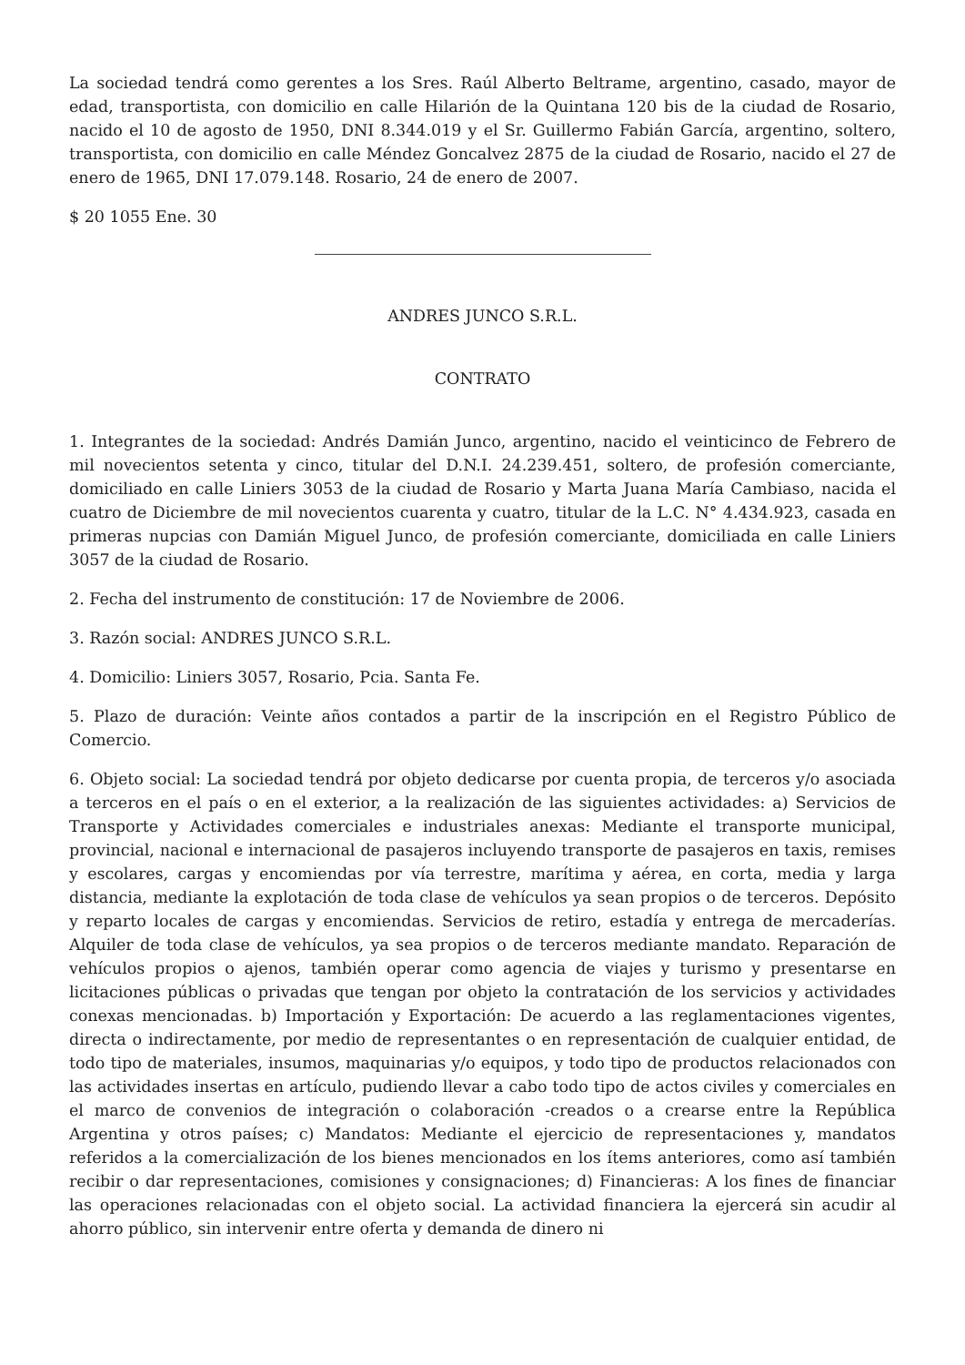La sociedad tendrá como gerentes a los Sres. Raúl Alberto Beltrame, argentino, casado, mayor de edad, transportista, con domicilio en calle Hilarión de la Quintana 120 bis de la ciudad de Rosario, nacido el 10 de agosto de 1950, DNI 8.344.019 y el Sr. Guillermo Fabián García, argentino, soltero, transportista, con domicilio en calle Méndez Goncalvez 2875 de la ciudad de Rosario, nacido el 27 de enero de 1965, DNI 17.079.148. Rosario, 24 de enero de 2007.
$ 20 1055 Ene. 30
ANDRES JUNCO S.R.L.
CONTRATO
1. Integrantes de la sociedad: Andrés Damián Junco, argentino, nacido el veinticinco de Febrero de mil novecientos setenta y cinco, titular del D.N.I. 24.239.451, soltero, de profesión comerciante, domiciliado en calle Liniers 3053 de la ciudad de Rosario y Marta Juana María Cambiaso, nacida el cuatro de Diciembre de mil novecientos cuarenta y cuatro, titular de la L.C. N° 4.434.923, casada en primeras nupcias con Damián Miguel Junco, de profesión comerciante, domiciliada en calle Liniers 3057 de la ciudad de Rosario.
2. Fecha del instrumento de constitución: 17 de Noviembre de 2006.
3. Razón social: ANDRES JUNCO S.R.L.
4. Domicilio: Liniers 3057, Rosario, Pcia. Santa Fe.
5. Plazo de duración: Veinte años contados a partir de la inscripción en el Registro Público de Comercio.
6. Objeto social: La sociedad tendrá por objeto dedicarse por cuenta propia, de terceros y/o asociada a terceros en el país o en el exterior, a la realización de las siguientes actividades: a) Servicios de Transporte y Actividades comerciales e industriales anexas: Mediante el transporte municipal, provincial, nacional e internacional de pasajeros incluyendo transporte de pasajeros en taxis, remises y escolares, cargas y encomiendas por vía terrestre, marítima y aérea, en corta, media y larga distancia, mediante la explotación de toda clase de vehículos ya sean propios o de terceros. Depósito y reparto locales de cargas y encomiendas. Servicios de retiro, estadía y entrega de mercaderías. Alquiler de toda clase de vehículos, ya sea propios o de terceros mediante mandato. Reparación de vehículos propios o ajenos, también operar como agencia de viajes y turismo y presentarse en licitaciones públicas o privadas que tengan por objeto la contratación de los servicios y actividades conexas mencionadas. b) Importación y Exportación: De acuerdo a las reglamentaciones vigentes, directa o indirectamente, por medio de representantes o en representación de cualquier entidad, de todo tipo de materiales, insumos, maquinarias y/o equipos, y todo tipo de productos relacionados con las actividades insertas en artículo, pudiendo llevar a cabo todo tipo de actos civiles y comerciales en el marco de convenios de integración o colaboración -creados o a crearse entre la República Argentina y otros países; c) Mandatos: Mediante el ejercicio de representaciones y, mandatos referidos a la comercialización de los bienes mencionados en los ítems anteriores, como así también recibir o dar representaciones, comisiones y consignaciones; d) Financieras: A los fines de financiar las operaciones relacionadas con el objeto social. La actividad financiera la ejercerá sin acudir al ahorro público, sin intervenir entre oferta y demanda de dinero ni